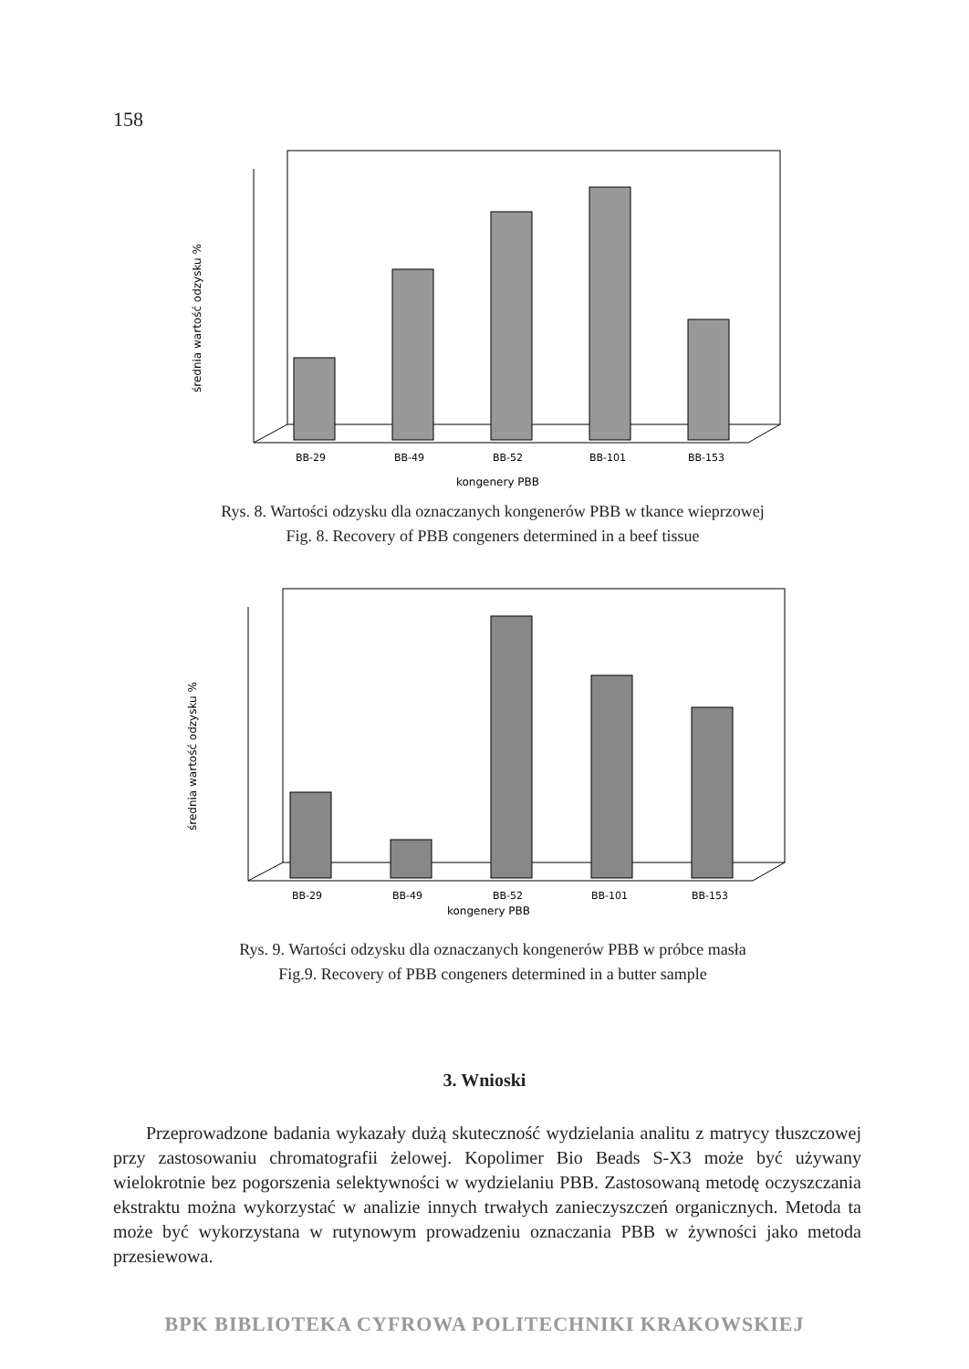158
średnia wartość odzysku %
BB-29
BB-49
BB-52
BB-101
BB-153
kongenery PBB
Rys. 8. Wartości odzysku dla oznaczanych kongenerów PBB w tkance wieprzowej
Fig. 8. Recovery of PBB congeners determined in a beef tissue
średnia wartość odzysku %
BB-29
BB-49
BB-52
BB-101
BB-153
kongenery PBB
Rys. 9. Wartości odzysku dla oznaczanych kongenerów PBB w próbce masła
Fig.9. Recovery of PBB congeners determined in a butter sample
3. Wnioski
Przeprowadzone badania wykazały dużą skuteczność wydzielania analitu z matrycy tłuszczowej przy zastosowaniu chromatografii żelowej. Kopolimer Bio Beads S-X3 może być używany wielokrotnie bez pogorszenia selektywności w wydzielaniu PBB. Zastosowaną metodę oczyszczania ekstraktu można wykorzystać w analizie innych trwałych zanieczyszczeń organicznych. Metoda ta może być wykorzystana w rutynowym prowadzeniu oznaczania PBB w żywności jako metoda przesiewowa.
BPK BIBLIOTEKA CYFROWA POLITECHNIKI KRAKOWSKIEJ